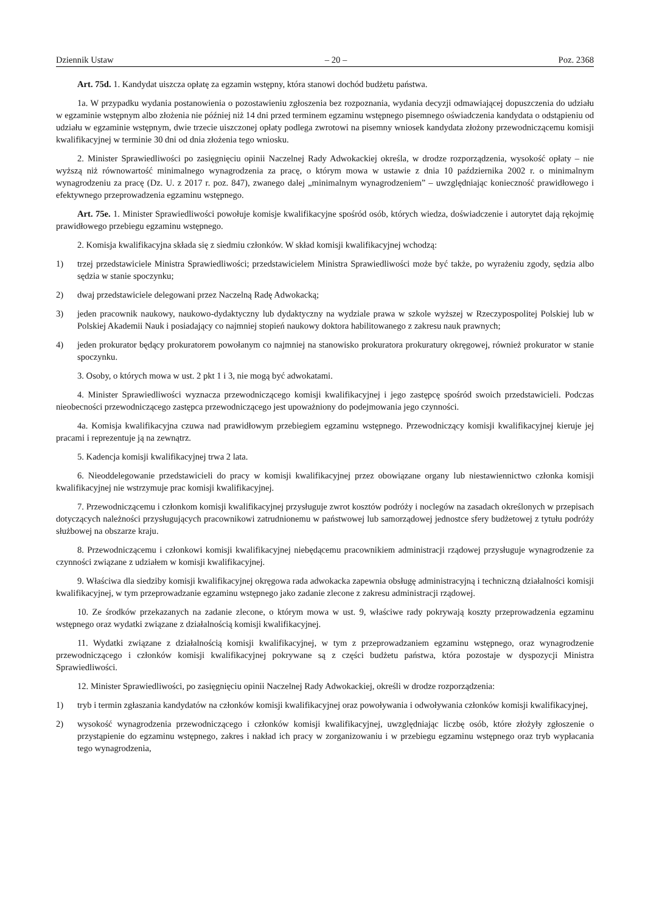Dziennik Ustaw – 20 – Poz. 2368
Art. 75d. 1. Kandydat uiszcza opłatę za egzamin wstępny, która stanowi dochód budżetu państwa.
1a. W przypadku wydania postanowienia o pozostawieniu zgłoszenia bez rozpoznania, wydania decyzji odmawiającej dopuszczenia do udziału w egzaminie wstępnym albo złożenia nie później niż 14 dni przed terminem egzaminu wstępnego pisemnego oświadczenia kandydata o odstąpieniu od udziału w egzaminie wstępnym, dwie trzecie uiszczonej opłaty podlega zwrotowi na pisemny wniosek kandydata złożony przewodniczącemu komisji kwalifikacyjnej w terminie 30 dni od dnia złożenia tego wniosku.
2. Minister Sprawiedliwości po zasięgnięciu opinii Naczelnej Rady Adwokackiej określa, w drodze rozporządzenia, wysokość opłaty – nie wyższą niż równowartość minimalnego wynagrodzenia za pracę, o którym mowa w ustawie z dnia 10 października 2002 r. o minimalnym wynagrodzeniu za pracę (Dz. U. z 2017 r. poz. 847), zwanego dalej „minimalnym wynagrodzeniem” – uwzględniając konieczność prawidłowego i efektywnego przeprowadzenia egzaminu wstępnego.
Art. 75e. 1. Minister Sprawiedliwości powołuje komisje kwalifikacyjne spośród osób, których wiedza, doświadczenie i autorytet dają rękojmię prawidłowego przebiegu egzaminu wstępnego.
2. Komisja kwalifikacyjna składa się z siedmiu członków. W skład komisji kwalifikacyjnej wchodzą:
1) trzej przedstawiciele Ministra Sprawiedliwości; przedstawicielem Ministra Sprawiedliwości może być także, po wyrażeniu zgody, sędzia albo sędzia w stanie spoczynku;
2) dwaj przedstawiciele delegowani przez Naczelną Radę Adwokacką;
3) jeden pracownik naukowy, naukowo-dydaktyczny lub dydaktyczny na wydziale prawa w szkole wyższej w Rzeczypospolitej Polskiej lub w Polskiej Akademii Nauk i posiadający co najmniej stopień naukowy doktora habilitowanego z zakresu nauk prawnych;
4) jeden prokurator będący prokuratorem powołanym co najmniej na stanowisko prokuratora prokuratury okręgowej, również prokurator w stanie spoczynku.
3. Osoby, o których mowa w ust. 2 pkt 1 i 3, nie mogą być adwokatami.
4. Minister Sprawiedliwości wyznacza przewodniczącego komisji kwalifikacyjnej i jego zastępcę spośród swoich przedstawicieli. Podczas nieobecności przewodniczącego zastępca przewodniczącego jest upoważniony do podejmowania jego czynności.
4a. Komisja kwalifikacyjna czuwa nad prawidłowym przebiegiem egzaminu wstępnego. Przewodniczący komisji kwalifikacyjnej kieruje jej pracami i reprezentuje ją na zewnątrz.
5. Kadencja komisji kwalifikacyjnej trwa 2 lata.
6. Nieoddelegowanie przedstawicieli do pracy w komisji kwalifikacyjnej przez obowiązane organy lub niestawiennictwo członka komisji kwalifikacyjnej nie wstrzymuje prac komisji kwalifikacyjnej.
7. Przewodniczącemu i członkom komisji kwalifikacyjnej przysługuje zwrot kosztów podróży i noclegów na zasadach określonych w przepisach dotyczących należności przysługujących pracownikowi zatrudnionemu w państwowej lub samorządowej jednostce sfery budżetowej z tytułu podróży służbowej na obszarze kraju.
8. Przewodniczącemu i członkowi komisji kwalifikacyjnej niebędącemu pracownikiem administracji rządowej przysługuje wynagrodzenie za czynności związane z udziałem w komisji kwalifikacyjnej.
9. Właściwa dla siedziby komisji kwalifikacyjnej okręgowa rada adwokacka zapewnia obsługę administracyjną i techniczną działalności komisji kwalifikacyjnej, w tym przeprowadzanie egzaminu wstępnego jako zadanie zlecone z zakresu administracji rządowej.
10. Ze środków przekazanych na zadanie zlecone, o którym mowa w ust. 9, właściwe rady pokrywają koszty przeprowadzenia egzaminu wstępnego oraz wydatki związane z działalnością komisji kwalifikacyjnej.
11. Wydatki związane z działalnością komisji kwalifikacyjnej, w tym z przeprowadzaniem egzaminu wstępnego, oraz wynagrodzenie przewodniczącego i członków komisji kwalifikacyjnej pokrywane są z części budżetu państwa, która pozostaje w dyspozycji Ministra Sprawiedliwości.
12. Minister Sprawiedliwości, po zasięgnięciu opinii Naczelnej Rady Adwokackiej, określi w drodze rozporządzenia:
1) tryb i termin zgłaszania kandydatów na członków komisji kwalifikacyjnej oraz powoływania i odwoływania członków komisji kwalifikacyjnej,
2) wysokość wynagrodzenia przewodniczącego i członków komisji kwalifikacyjnej, uwzględniając liczbę osób, które złożyły zgłoszenie o przystąpienie do egzaminu wstępnego, zakres i nakład ich pracy w zorganizowaniu i w przebiegu egzaminu wstępnego oraz tryb wypłacania tego wynagrodzenia,